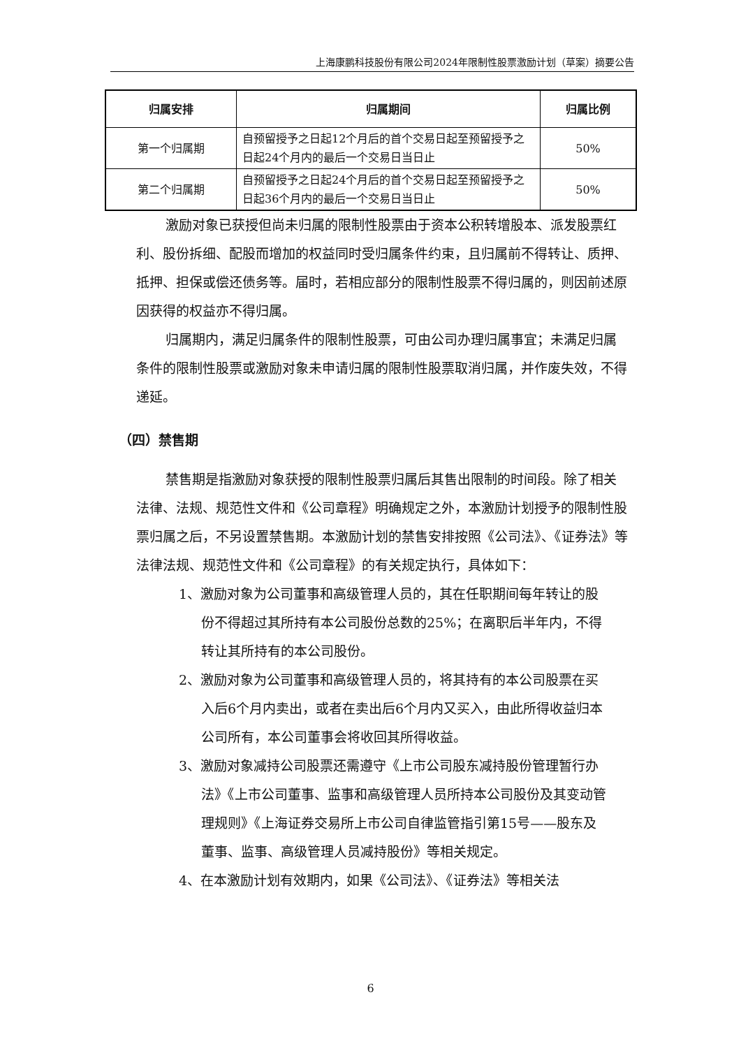上海康鹏科技股份有限公司2024年限制性股票激励计划（草案）摘要公告
| 归属安排 | 归属期间 | 归属比例 |
| --- | --- | --- |
| 第一个归属期 | 自预留授予之日起12个月后的首个交易日起至预留授予之日起24个月内的最后一个交易日当日止 | 50% |
| 第二个归属期 | 自预留授予之日起24个月后的首个交易日起至预留授予之日起36个月内的最后一个交易日当日止 | 50% |
激励对象已获授但尚未归属的限制性股票由于资本公积转增股本、派发股票红利、股份拆细、配股而增加的权益同时受归属条件约束，且归属前不得转让、质押、抵押、担保或偿还债务等。届时，若相应部分的限制性股票不得归属的，则因前述原因获得的权益亦不得归属。
归属期内，满足归属条件的限制性股票，可由公司办理归属事宜；未满足归属条件的限制性股票或激励对象未申请归属的限制性股票取消归属，并作废失效，不得递延。
（四）禁售期
禁售期是指激励对象获授的限制性股票归属后其售出限制的时间段。除了相关法律、法规、规范性文件和《公司章程》明确规定之外，本激励计划授予的限制性股票归属之后，不另设置禁售期。本激励计划的禁售安排按照《公司法》、《证券法》等法律法规、规范性文件和《公司章程》的有关规定执行，具体如下：
1、激励对象为公司董事和高级管理人员的，其在任职期间每年转让的股份不得超过其所持有本公司股份总数的25%；在离职后半年内，不得转让其所持有的本公司股份。
2、激励对象为公司董事和高级管理人员的，将其持有的本公司股票在买入后6个月内卖出，或者在卖出后6个月内又买入，由此所得收益归本公司所有，本公司董事会将收回其所得收益。
3、激励对象减持公司股票还需遵守《上市公司股东减持股份管理暂行办法》《上市公司董事、监事和高级管理人员所持本公司股份及其变动管理规则》《上海证券交易所上市公司自律监管指引第15号——股东及董事、监事、高级管理人员减持股份》等相关规定。
4、在本激励计划有效期内，如果《公司法》、《证券法》等相关法
6